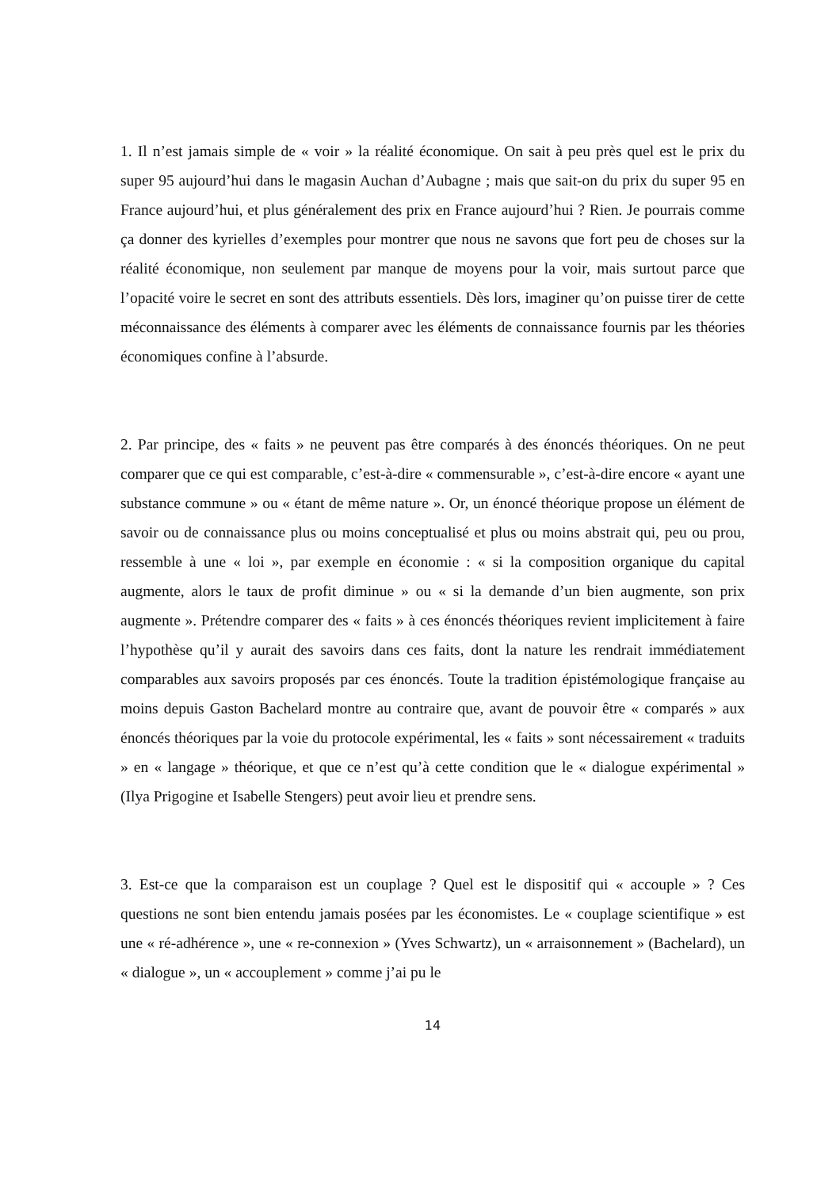1. Il n’est jamais simple de « voir » la réalité économique. On sait à peu près quel est le prix du super 95 aujourd’hui dans le magasin Auchan d’Aubagne ; mais que sait-on du prix du super 95 en France aujourd’hui, et plus généralement des prix en France aujourd’hui ? Rien. Je pourrais comme ça donner des kyrielles d’exemples pour montrer que nous ne savons que fort peu de choses sur la réalité économique, non seulement par manque de moyens pour la voir, mais surtout parce que l’opacité voire le secret en sont des attributs essentiels. Dès lors, imaginer qu’on puisse tirer de cette méconnaissance des éléments à comparer avec les éléments de connaissance fournis par les théories économiques confine à l’absurde.
2. Par principe, des « faits » ne peuvent pas être comparés à des énoncés théoriques. On ne peut comparer que ce qui est comparable, c’est-à-dire « commensurable », c’est-à-dire encore « ayant une substance commune » ou « étant de même nature ». Or, un énoncé théorique propose un élément de savoir ou de connaissance plus ou moins conceptualisé et plus ou moins abstrait qui, peu ou prou, ressemble à une « loi », par exemple en économie : « si la composition organique du capital augmente, alors le taux de profit diminue » ou « si la demande d’un bien augmente, son prix augmente ». Prétendre comparer des « faits » à ces énoncés théoriques revient implicitement à faire l’hypothèse qu’il y aurait des savoirs dans ces faits, dont la nature les rendrait immédiatement comparables aux savoirs proposés par ces énoncés. Toute la tradition épistémologique française au moins depuis Gaston Bachelard montre au contraire que, avant de pouvoir être « comparés » aux énoncés théoriques par la voie du protocole expérimental, les « faits » sont nécessairement « traduits » en « langage » théorique, et que ce n’est qu’à cette condition que le « dialogue expérimental » (Ilya Prigogine et Isabelle Stengers) peut avoir lieu et prendre sens.
3. Est-ce que la comparaison est un couplage ? Quel est le dispositif qui « accouple » ? Ces questions ne sont bien entendu jamais posées par les économistes. Le « couplage scientifique » est une « ré-adhérence », une « re-connexion » (Yves Schwartz), un « arraisonnement » (Bachelard), un « dialogue », un « accouplement » comme j’ai pu le
14